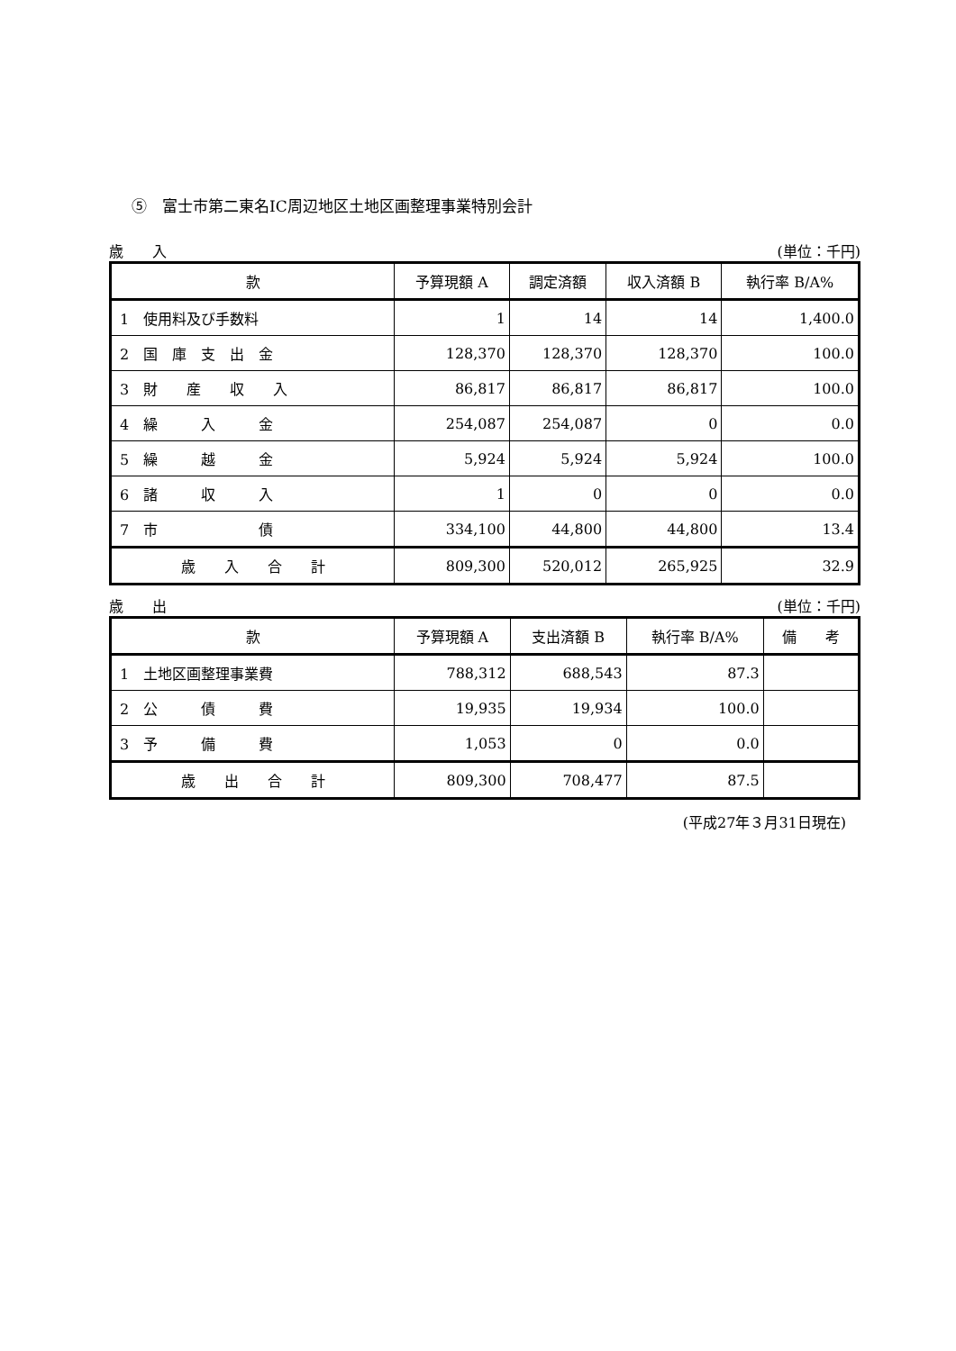⑤　富士市第二東名IC周辺地区土地区画整理事業特別会計
歳　　入 (単位：千円)
| 款 | 予算現額 A | 調定済額 | 収入済額 B | 執行率 B/A% |
| --- | --- | --- | --- | --- |
| 1 使用料及び手数料 | 1 | 14 | 14 | 1,400.0 |
| 2 国 庫 支 出 金 | 128,370 | 128,370 | 128,370 | 100.0 |
| 3 財 産 収 入 | 86,817 | 86,817 | 86,817 | 100.0 |
| 4 繰 入 金 | 254,087 | 254,087 | 0 | 0.0 |
| 5 繰 越 金 | 5,924 | 5,924 | 5,924 | 100.0 |
| 6 諸 収 入 | 1 | 0 | 0 | 0.0 |
| 7 市 債 | 334,100 | 44,800 | 44,800 | 13.4 |
| 歳 入 合 計 | 809,300 | 520,012 | 265,925 | 32.9 |
歳　　出 (単位：千円)
| 款 | 予算現額 A | 支出済額 B | 執行率 B/A% | 備 考 |
| --- | --- | --- | --- | --- |
| 1 土地区画整理事業費 | 788,312 | 688,543 | 87.3 | |
| 2 公 債 費 | 19,935 | 19,934 | 100.0 | |
| 3 予 備 費 | 1,053 | 0 | 0.0 | |
| 歳 出 合 計 | 809,300 | 708,477 | 87.5 | |
(平成27年３月31日現在)